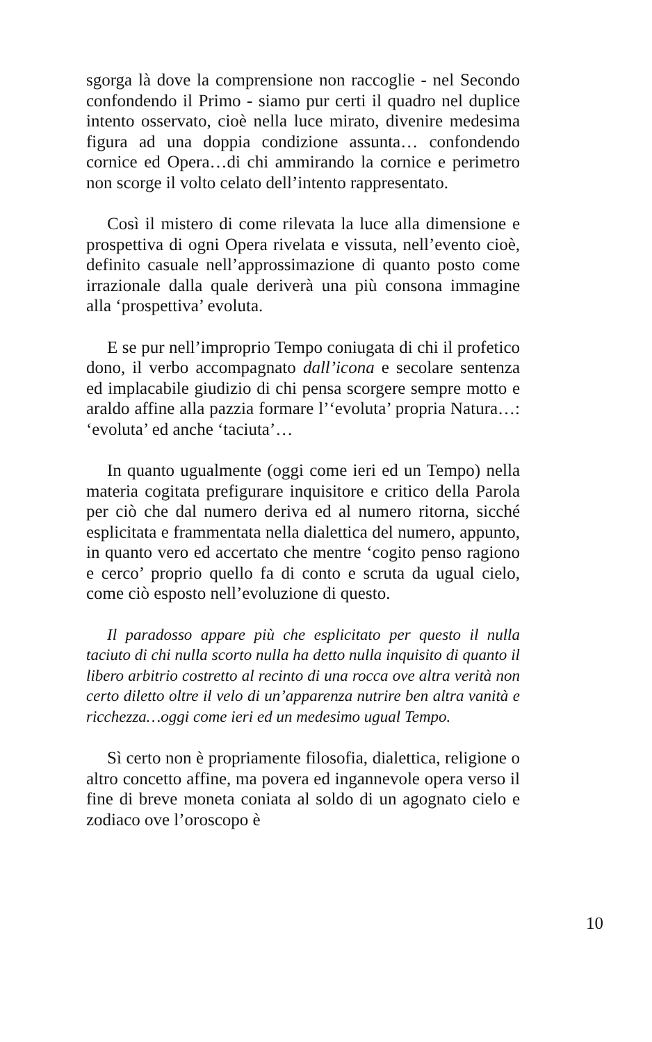sgorga là dove la comprensione non raccoglie - nel Secondo confondendo il Primo - siamo pur certi il quadro nel duplice intento osservato, cioè nella luce mirato, divenire medesima figura ad una doppia condizione assunta… confondendo cornice ed Opera…di chi ammirando la cornice e perimetro non scorge il volto celato dell’intento rappresentato.
Così il mistero di come rilevata la luce alla dimensione e prospettiva di ogni Opera rivelata e vissuta, nell’evento cioè, definito casuale nell’approssimazione di quanto posto come irrazionale dalla quale deriverà una più consona immagine alla ‘prospettiva’ evoluta.
E se pur nell’improprio Tempo coniugata di chi il profetico dono, il verbo accompagnato dall’icona e secolare sentenza ed implacabile giudizio di chi pensa scorgere sempre motto e araldo affine alla pazzia formare l’‘evoluta’ propria Natura…: ‘evoluta’ ed anche ‘taciuta’…
In quanto ugualmente (oggi come ieri ed un Tempo) nella materia cogitata prefigurare inquisitore e critico della Parola per ciò che dal numero deriva ed al numero ritorna, sicché esplicitata e frammentata nella dialettica del numero, appunto, in quanto vero ed accertato che mentre ‘cogito penso ragiono e cerco’ proprio quello fa di conto e scruta da ugual cielo, come ciò esposto nell’evoluzione di questo.
Il paradosso appare più che esplicitato per questo il nulla taciuto di chi nulla scorto nulla ha detto nulla inquisito di quanto il libero arbitrio costretto al recinto di una rocca ove altra verità non certo diletto oltre il velo di un’apparenza nutrire ben altra vanità e ricchezza…oggi come ieri ed un medesimo ugual Tempo.
Sì certo non è propriamente filosofia, dialettica, religione o altro concetto affine, ma povera ed ingannevole opera verso il fine di breve moneta coniata al soldo di un agognato cielo e zodiaco ove l’oroscopo è
10